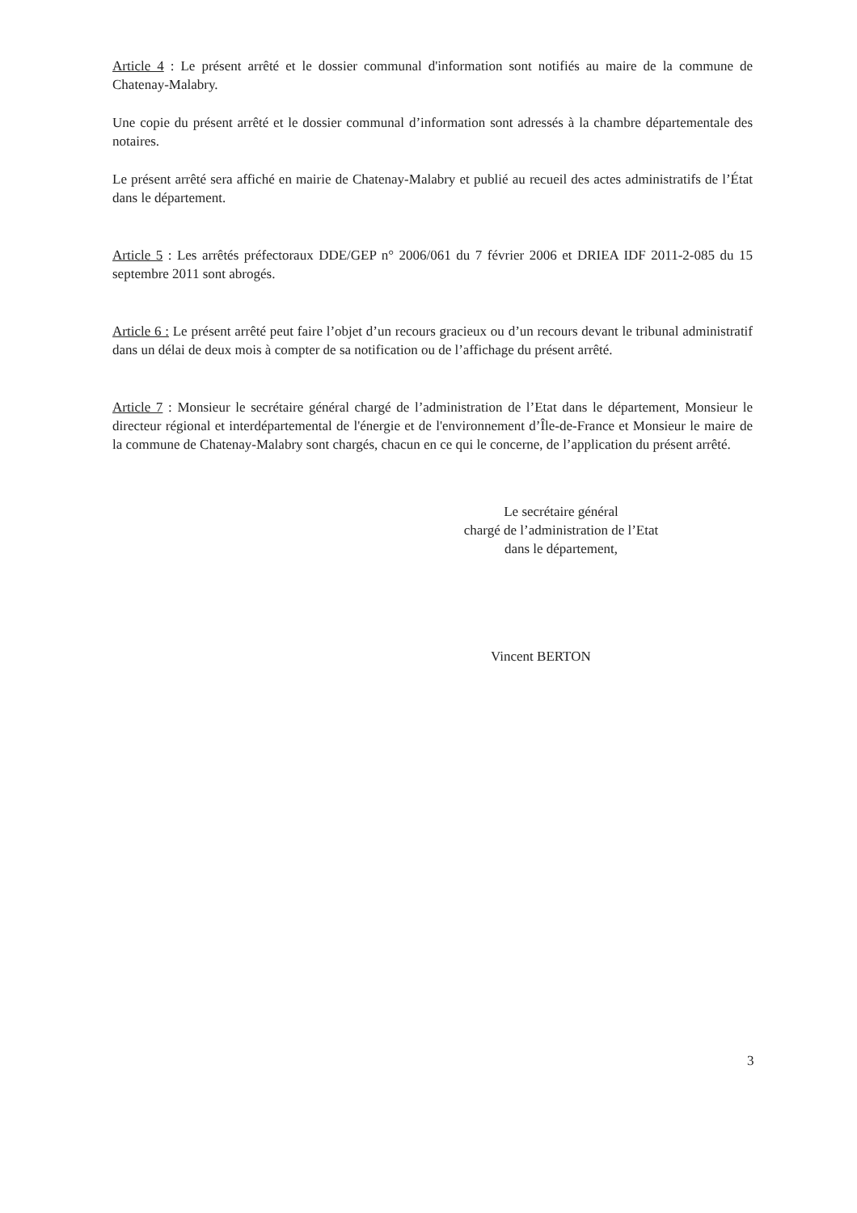Article 4 : Le présent arrêté et le dossier communal d'information sont notifiés au maire de la commune de Chatenay-Malabry.
Une copie du présent arrêté et le dossier communal d’information sont adressés à la chambre départementale des notaires.
Le présent arrêté sera affiché en mairie de Chatenay-Malabry et publié au recueil des actes administratifs de l’État dans le département.
Article 5 : Les arrêtés préfectoraux DDE/GEP n° 2006/061 du 7 février 2006 et DRIEA IDF 2011-2-085 du 15 septembre 2011 sont abrogés.
Article 6 : Le présent arrêté peut faire l’objet d’un recours gracieux ou d’un recours devant le tribunal administratif dans un délai de deux mois à compter de sa notification ou de l’affichage du présent arrêté.
Article 7 : Monsieur le secrétaire général chargé de l’administration de l’Etat dans le département, Monsieur le directeur régional et interdépartemental de l'énergie et de l'environnement d’Île-de-France et Monsieur le maire de la commune de Chatenay-Malabry sont chargés, chacun en ce qui le concerne, de l’application du présent arrêté.
Le secrétaire général
chargé de l’administration de l’Etat
dans le département,
Vincent BERTON
3